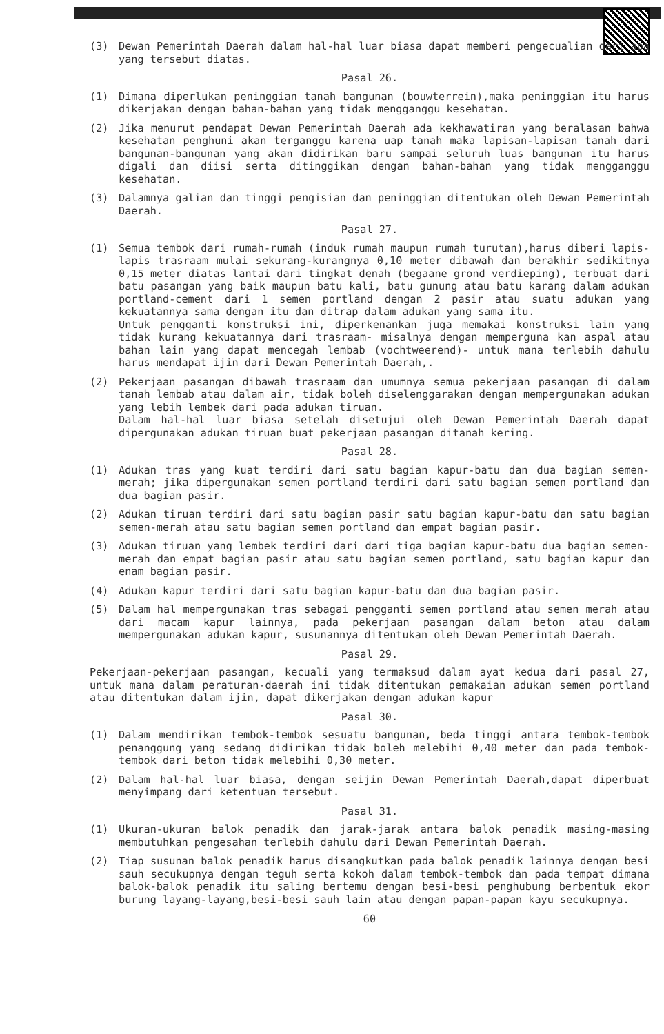(3) Dewan Pemerintah Daerah dalam hal-hal luar biasa dapat memberi pengecualian dari apa yang tersebut diatas.
Pasal 26.
(1) Dimana diperlukan peninggian tanah bangunan (bouwterrein),maka peninggian itu harus dikerjakan dengan bahan-bahan yang tidak mengganggu kesehatan.
(2) Jika menurut pendapat Dewan Pemerintah Daerah ada kekhawatiran yang beralasan bahwa kesehatan penghuni akan terganggu karena uap tanah maka lapisan-lapisan tanah dari bangunan-bangunan yang akan didirikan baru sampai seluruh luas bangunan itu harus digali dan diisi serta ditinggikan dengan bahan-bahan yang tidak mengganggu kesehatan.
(3) Dalamnya galian dan tinggi pengisian dan peninggian ditentukan oleh Dewan Pemerintah Daerah.
Pasal 27.
(1) Semua tembok dari rumah-rumah (induk rumah maupun rumah turutan),harus diberi lapis-lapis trasraam mulai sekurang-kurangnya 0,10 meter dibawah dan berakhir sedikitnya 0,15 meter diatas lantai dari tingkat denah (begaane grond verdieping), terbuat dari batu pasangan yang baik maupun batu kali, batu gunung atau batu karang dalam adukan portland-cement dari 1 semen portland dengan 2 pasir atau suatu adukan yang kekuatannya sama dengan itu dan ditrap dalam adukan yang sama itu.
Untuk pengganti konstruksi ini, diperkenankan juga memakai konstruksi lain yang tidak kurang kekuatannya dari trasraam- misalnya dengan memperguna kan aspal atau bahan lain yang dapat mencegah lembab (vochtweerend)- untuk mana terlebih dahulu harus mendapat ijin dari Dewan Pemerintah Daerah,.
(2) Pekerjaan pasangan dibawah trasraam dan umumnya semua pekerjaan pasangan di dalam tanah lembab atau dalam air, tidak boleh diselenggarakan dengan mempergunakan adukan yang lebih lembek dari pada adukan tiruan.
Dalam hal-hal luar biasa setelah disetujui oleh Dewan Pemerintah Daerah dapat dipergunakan adukan tiruan buat pekerjaan pasangan ditanah kering.
Pasal 28.
(1) Adukan tras yang kuat terdiri dari satu bagian kapur-batu dan dua bagian semen-merah; jika dipergunakan semen portland terdiri dari satu bagian semen portland dan dua bagian pasir.
(2) Adukan tiruan terdiri dari satu bagian pasir satu bagian kapur-batu dan satu bagian semen-merah atau satu bagian semen portland dan empat bagian pasir.
(3) Adukan tiruan yang lembek terdiri dari dari tiga bagian kapur-batu dua bagian semen-merah dan empat bagian pasir atau satu bagian semen portland, satu bagian kapur dan enam bagian pasir.
(4) Adukan kapur terdiri dari satu bagian kapur-batu dan dua bagian pasir.
(5) Dalam hal mempergunakan tras sebagai pengganti semen portland atau semen merah atau dari macam kapur lainnya, pada pekerjaan pasangan dalam beton atau dalam mempergunakan adukan kapur, susunannya ditentukan oleh Dewan Pemerintah Daerah.
Pasal 29.
Pekerjaan-pekerjaan pasangan, kecuali yang termaksud dalam ayat kedua dari pasal 27, untuk mana dalam peraturan-daerah ini tidak ditentukan pemakaian adukan semen portland atau ditentukan dalam ijin, dapat dikerjakan dengan adukan kapur
Pasal 30.
(1) Dalam mendirikan tembok-tembok sesuatu bangunan, beda tinggi antara tembok-tembok penanggung yang sedang didirikan tidak boleh melebihi 0,40 meter dan pada tembok-tembok dari beton tidak melebihi 0,30 meter.
(2) Dalam hal-hal luar biasa, dengan seijin Dewan Pemerintah Daerah,dapat diperbuat menyimpang dari ketentuan tersebut.
Pasal 31.
(1) Ukuran-ukuran balok penadik dan jarak-jarak antara balok penadik masing-masing membutuhkan pengesahan terlebih dahulu dari Dewan Pemerintah Daerah.
(2) Tiap susunan balok penadik harus disangkutkan pada balok penadik lainnya dengan besi sauh secukupnya dengan teguh serta kokoh dalam tembok-tembok dan pada tempat dimana balok-balok penadik itu saling bertemu dengan besi-besi penghubung berbentuk ekor burung layang-layang,besi-besi sauh lain atau dengan papan-papan kayu secukupnya.
60